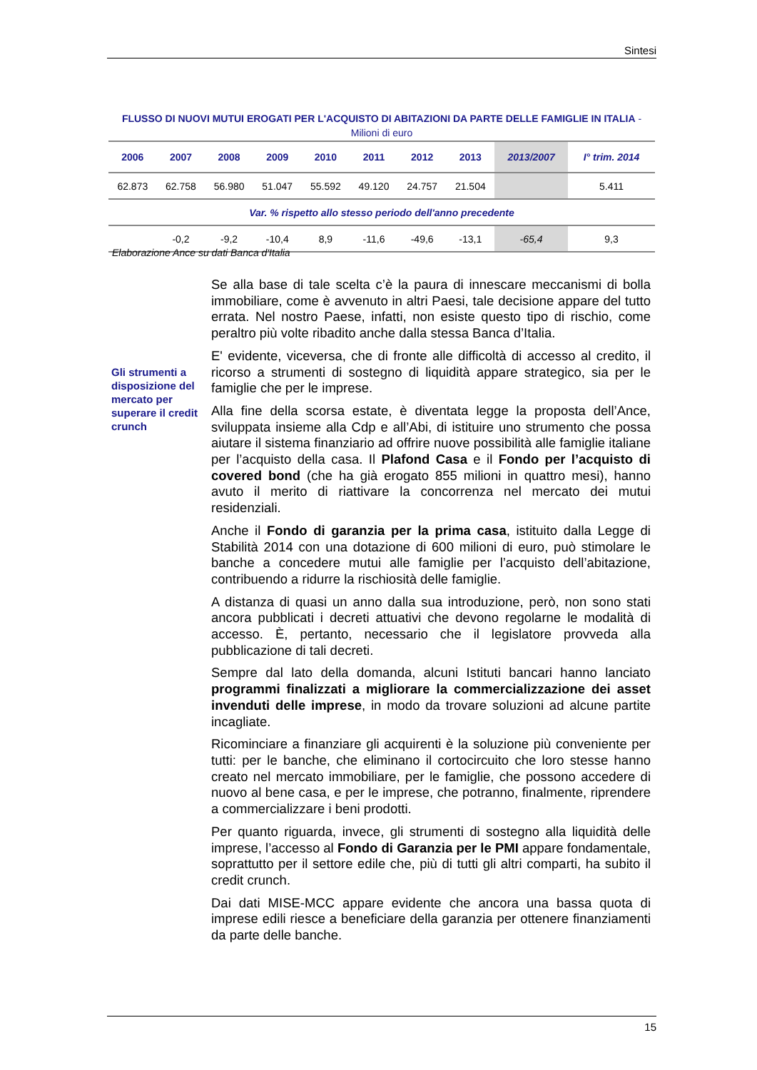Sintesi
FLUSSO DI NUOVI MUTUI EROGATI PER L'ACQUISTO DI ABITAZIONI DA PARTE DELLE FAMIGLIE IN ITALIA - Milioni di euro
| 2006 | 2007 | 2008 | 2009 | 2010 | 2011 | 2012 | 2013 | 2013/2007 | I° trim. 2014 |
| --- | --- | --- | --- | --- | --- | --- | --- | --- | --- |
| 62.873 | 62.758 | 56.980 | 51.047 | 55.592 | 49.120 | 24.757 | 21.504 | | 5.411 |
| Var. % rispetto allo stesso periodo dell'anno precedente | | | | | | | | | |
| | -0,2 | -9,2 | -10,4 | 8,9 | -11,6 | -49,6 | -13,1 | -65,4 | 9,3 |
Elaborazione Ance su dati Banca d'Italia
Gli strumenti a disposizione del mercato per superare il credit crunch
Se alla base di tale scelta c’è la paura di innescare meccanismi di bolla immobiliare, come è avvenuto in altri Paesi, tale decisione appare del tutto errata. Nel nostro Paese, infatti, non esiste questo tipo di rischio, come peraltro più volte ribadito anche dalla stessa Banca d’Italia.
E' evidente, viceversa, che di fronte alle difficoltà di accesso al credito, il ricorso a strumenti di sostegno di liquidità appare strategico, sia per le famiglie che per le imprese.
Alla fine della scorsa estate, è diventata legge la proposta dell’Ance, sviluppata insieme alla Cdp e all’Abi, di istituire uno strumento che possa aiutare il sistema finanziario ad offrire nuove possibilità alle famiglie italiane per l’acquisto della casa. Il Plafond Casa e il Fondo per l’acquisto di covered bond (che ha già erogato 855 milioni in quattro mesi), hanno avuto il merito di riattivare la concorrenza nel mercato dei mutui residenziali.
Anche il Fondo di garanzia per la prima casa, istituito dalla Legge di Stabilità 2014 con una dotazione di 600 milioni di euro, può stimolare le banche a concedere mutui alle famiglie per l’acquisto dell’abitazione, contribuendo a ridurre la rischiosità delle famiglie.
A distanza di quasi un anno dalla sua introduzione, però, non sono stati ancora pubblicati i decreti attuativi che devono regolarne le modalità di accesso. È, pertanto, necessario che il legislatore provveda alla pubblicazione di tali decreti.
Sempre dal lato della domanda, alcuni Istituti bancari hanno lanciato programmi finalizzati a migliorare la commercializzazione dei asset invenduti delle imprese, in modo da trovare soluzioni ad alcune partite incagliate.
Ricominciare a finanziare gli acquirenti è la soluzione più conveniente per tutti: per le banche, che eliminano il cortocircuito che loro stesse hanno creato nel mercato immobiliare, per le famiglie, che possono accedere di nuovo al bene casa, e per le imprese, che potranno, finalmente, riprendere a commercializzare i beni prodotti.
Per quanto riguarda, invece, gli strumenti di sostegno alla liquidità delle imprese, l’accesso al Fondo di Garanzia per le PMI appare fondamentale, soprattutto per il settore edile che, più di tutti gli altri comparti, ha subito il credit crunch.
Dai dati MISE-MCC appare evidente che ancora una bassa quota di imprese edili riesce a beneficiare della garanzia per ottenere finanziamenti da parte delle banche.
15